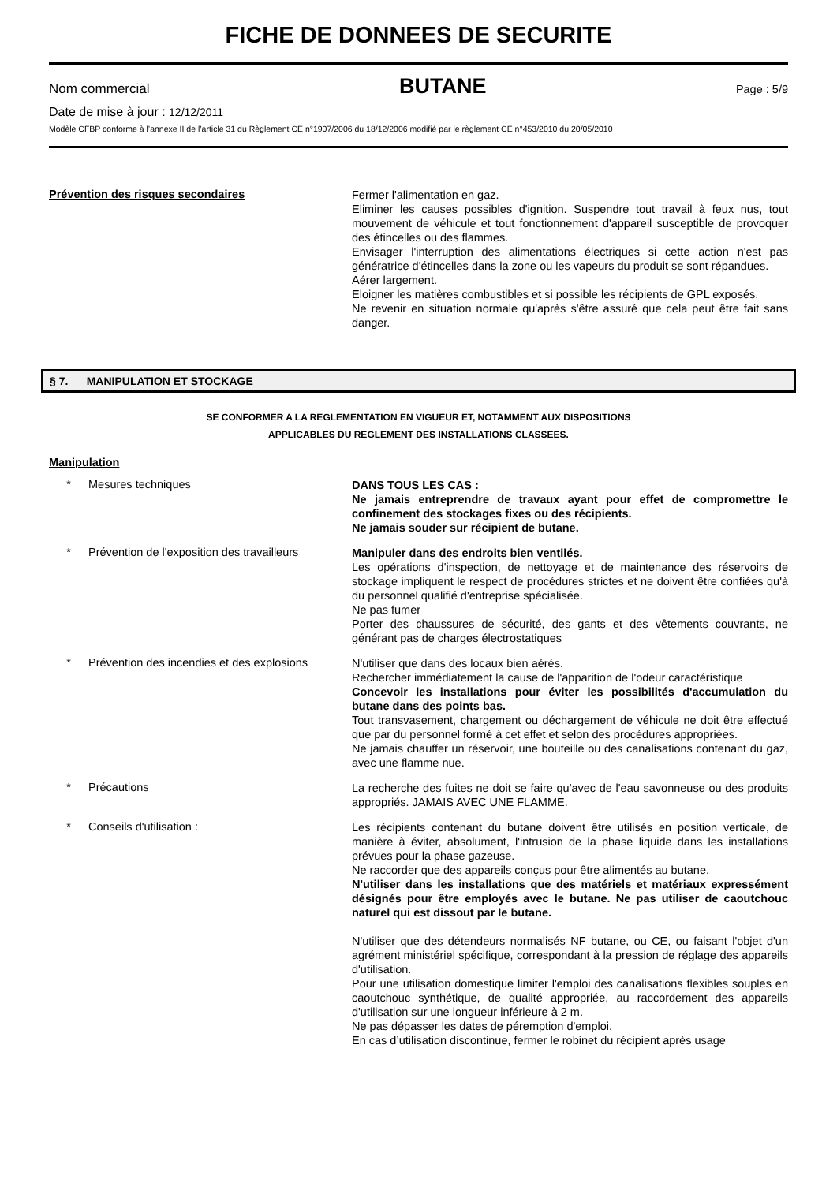FICHE DE DONNEES DE SECURITE
Nom commercial BUTANE Page : 5/9
Date de mise à jour : 12/12/2011
Modèle CFBP conforme à l’annexe II de l’article 31 du Règlement CE n°1907/2006 du 18/12/2006 modifié par le règlement CE n°453/2010 du 20/05/2010
Prévention des risques secondaires
Fermer l'alimentation en gaz.
Eliminer les causes possibles d'ignition. Suspendre tout travail à feux nus, tout mouvement de véhicule et tout fonctionnement d'appareil susceptible de provoquer des étincelles ou des flammes.
Envisager l'interruption des alimentations électriques si cette action n'est pas génératrice d'étincelles dans la zone ou les vapeurs du produit se sont répandues.
Aérer largement.
Eloigner les matières combustibles et si possible les récipients de GPL exposés.
Ne revenir en situation normale qu'après s'être assuré que cela peut être fait sans danger.
§ 7. MANIPULATION ET STOCKAGE
SE CONFORMER A LA REGLEMENTATION EN VIGUEUR ET, NOTAMMENT AUX DISPOSITIONS
APPLICABLES DU REGLEMENT DES INSTALLATIONS CLASSEES.
Manipulation
* Mesures techniques
DANS TOUS LES CAS :
Ne jamais entreprendre de travaux ayant pour effet de compromettre le confinement des stockages fixes ou des récipients.
Ne jamais souder sur récipient de butane.
* Prévention de l'exposition des travailleurs
Manipuler dans des endroits bien ventilés.
Les opérations d'inspection, de nettoyage et de maintenance des réservoirs de stockage impliquent le respect de procédures strictes et ne doivent être confiées qu'à du personnel qualifié d'entreprise spécialisée.
Ne pas fumer
Porter des chaussures de sécurité, des gants et des vêtements couvrants, ne générant pas de charges électrostatiques
* Prévention des incendies et des explosions
N'utiliser que dans des locaux bien aérés.
Rechercher immédiatement la cause de l'apparition de l'odeur caractéristique
Concevoir les installations pour éviter les possibilités d'accumulation du butane dans des points bas.
Tout transvasement, chargement ou déchargement de véhicule ne doit être effectué que par du personnel formé à cet effet et selon des procédures appropriées.
Ne jamais chauffer un réservoir, une bouteille ou des canalisations contenant du gaz, avec une flamme nue.
* Précautions
La recherche des fuites ne doit se faire qu'avec de l'eau savonneuse ou des produits appropriés. JAMAIS AVEC UNE FLAMME.
* Conseils d'utilisation :
Les récipients contenant du butane doivent être utilisés en position verticale, de manière à éviter, absolument, l'intrusion de la phase liquide dans les installations prévues pour la phase gazeuse.
Ne raccorder que des appareils conçus pour être alimentés au butane.
N'utiliser dans les installations que des matériels et matériaux expressément désignés pour être employés avec le butane. Ne pas utiliser de caoutchouc naturel qui est dissout par le butane.
N'utiliser que des détendeurs normalisés NF butane, ou CE, ou faisant l'objet d'un agrément ministériel spécifique, correspondant à la pression de réglage des appareils d'utilisation.
Pour une utilisation domestique limiter l'emploi des canalisations flexibles souples en caoutchouc synthétique, de qualité appropriée, au raccordement des appareils d'utilisation sur une longueur inférieure à 2 m.
Ne pas dépasser les dates de péremption d'emploi.
En cas d’utilisation discontinue, fermer le robinet du récipient après usage